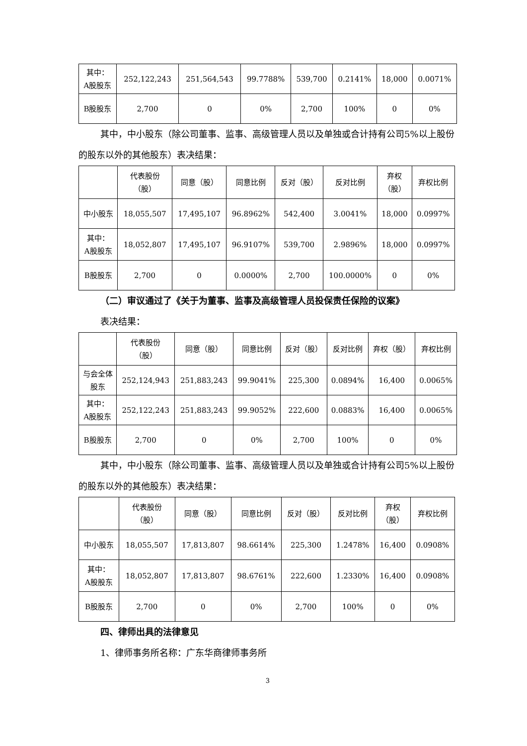| 其中： A股股东 | 252,122,243 | 251,564,543 | 99.7788% | 539,700 | 0.2141% | 18,000 | 0.0071% |
| B股股东 | 2,700 | 0 | 0% | 2,700 | 100% | 0 | 0% |
其中，中小股东（除公司董事、监事、高级管理人员以及单独或合计持有公司5%以上股份的股东以外的其他股东）表决结果：
| | 代表股份 （股） | 同意（股） | 同意比例 | 反对（股） | 反对比例 | 弃权 （股） | 弃权比例 |
| --- | --- | --- | --- | --- | --- | --- | --- |
| 中小股东 | 18,055,507 | 17,495,107 | 96.8962% | 542,400 | 3.0041% | 18,000 | 0.0997% |
| 其中： A股股东 | 18,052,807 | 17,495,107 | 96.9107% | 539,700 | 2.9896% | 18,000 | 0.0997% |
| B股股东 | 2,700 | 0 | 0.0000% | 2,700 | 100.0000% | 0 | 0% |
（二）审议通过了《关于为董事、监事及高级管理人员投保责任保险的议案》
表决结果：
| | 代表股份 （股） | 同意（股） | 同意比例 | 反对（股） | 反对比例 | 弃权（股） | 弃权比例 |
| --- | --- | --- | --- | --- | --- | --- | --- |
| 与会全体 股东 | 252,124,943 | 251,883,243 | 99.9041% | 225,300 | 0.0894% | 16,400 | 0.0065% |
| 其中： A股股东 | 252,122,243 | 251,883,243 | 99.9052% | 222,600 | 0.0883% | 16,400 | 0.0065% |
| B股股东 | 2,700 | 0 | 0% | 2,700 | 100% | 0 | 0% |
其中，中小股东（除公司董事、监事、高级管理人员以及单独或合计持有公司5%以上股份的股东以外的其他股东）表决结果：
| | 代表股份 （股） | 同意（股） | 同意比例 | 反对（股） | 反对比例 | 弃权 （股） | 弃权比例 |
| --- | --- | --- | --- | --- | --- | --- | --- |
| 中小股东 | 18,055,507 | 17,813,807 | 98.6614% | 225,300 | 1.2478% | 16,400 | 0.0908% |
| 其中： A股股东 | 18,052,807 | 17,813,807 | 98.6761% | 222,600 | 1.2330% | 16,400 | 0.0908% |
| B股股东 | 2,700 | 0 | 0% | 2,700 | 100% | 0 | 0% |
四、律师出具的法律意见
1、律师事务所名称：广东华商律师事务所
3